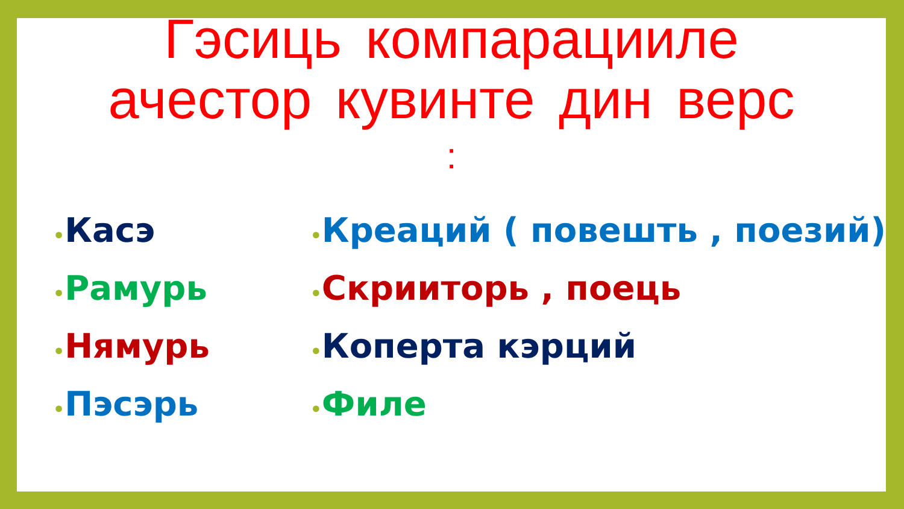Гэсиць компарацииле
ачестор кувинте дин верс
:
•Касэ
•Рамурь
•Нямурь
•Пэсэрь
•Креаций ( повешть , поезий)
•Скрииторь , поець
•Коперта кэрций
•Филе